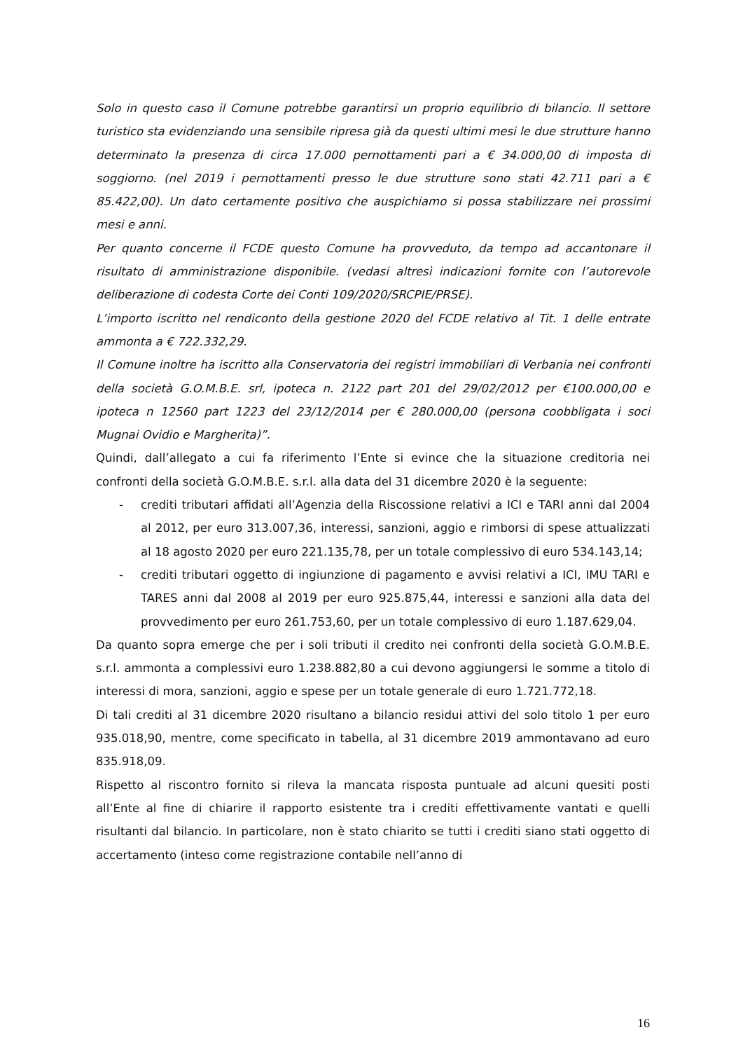Solo in questo caso il Comune potrebbe garantirsi un proprio equilibrio di bilancio. Il settore turistico sta evidenziando una sensibile ripresa già da questi ultimi mesi le due strutture hanno determinato la presenza di circa 17.000 pernottamenti pari a € 34.000,00 di imposta di soggiorno. (nel 2019 i pernottamenti presso le due strutture sono stati 42.711 pari a € 85.422,00). Un dato certamente positivo che auspichiamo si possa stabilizzare nei prossimi mesi e anni.
Per quanto concerne il FCDE questo Comune ha provveduto, da tempo ad accantonare il risultato di amministrazione disponibile. (vedasi altresì indicazioni fornite con l’autorevole deliberazione di codesta Corte dei Conti 109/2020/SRCPIE/PRSE).
L’importo iscritto nel rendiconto della gestione 2020 del FCDE relativo al Tit. 1 delle entrate ammonta a € 722.332,29.
Il Comune inoltre ha iscritto alla Conservatoria dei registri immobiliari di Verbania nei confronti della società G.O.M.B.E. srl, ipoteca n. 2122 part 201 del 29/02/2012 per €100.000,00 e ipoteca n 12560 part 1223 del 23/12/2014 per € 280.000,00 (persona coobbligata i soci Mugnai Ovidio e Margherita)”.
Quindi, dall’allegato a cui fa riferimento l’Ente si evince che la situazione creditoria nei confronti della società G.O.M.B.E. s.r.l. alla data del 31 dicembre 2020 è la seguente:
- crediti tributari affidati all’Agenzia della Riscossione relativi a ICI e TARI anni dal 2004 al 2012, per euro 313.007,36, interessi, sanzioni, aggio e rimborsi di spese attualizzati al 18 agosto 2020 per euro 221.135,78, per un totale complessivo di euro 534.143,14;
- crediti tributari oggetto di ingiunzione di pagamento e avvisi relativi a ICI, IMU TARI e TARES anni dal 2008 al 2019 per euro 925.875,44, interessi e sanzioni alla data del provvedimento per euro 261.753,60, per un totale complessivo di euro 1.187.629,04.
Da quanto sopra emerge che per i soli tributi il credito nei confronti della società G.O.M.B.E. s.r.l. ammonta a complessivi euro 1.238.882,80 a cui devono aggiungersi le somme a titolo di interessi di mora, sanzioni, aggio e spese per un totale generale di euro 1.721.772,18.
Di tali crediti al 31 dicembre 2020 risultano a bilancio residui attivi del solo titolo 1 per euro 935.018,90, mentre, come specificato in tabella, al 31 dicembre 2019 ammontavano ad euro 835.918,09.
Rispetto al riscontro fornito si rileva la mancata risposta puntuale ad alcuni quesiti posti all’Ente al fine di chiarire il rapporto esistente tra i crediti effettivamente vantati e quelli risultanti dal bilancio. In particolare, non è stato chiarito se tutti i crediti siano stati oggetto di accertamento (inteso come registrazione contabile nell’anno di
16